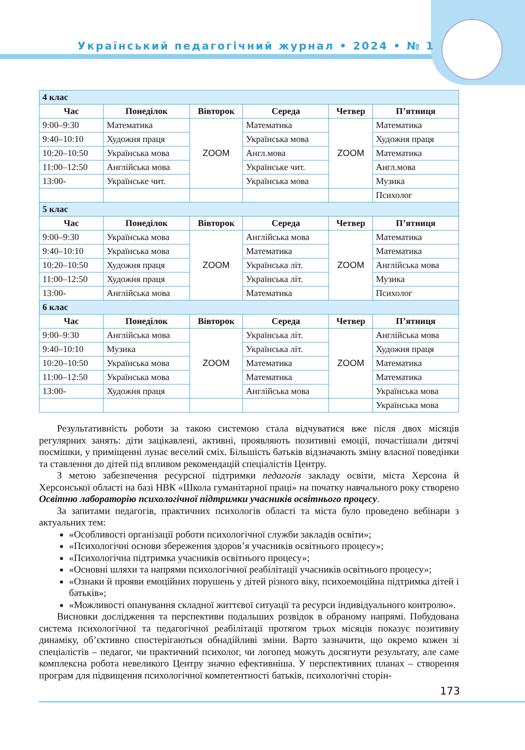Український педагогічний журнал • 2024 • № 1
| 4 клас | | | | | |
| Час | Понеділок | Вівторок | Середа | Четвер | П’ятниця |
| 9:00–9:30 | Математика | ZOOM | Математика | ZOOM | Математика |
| 9:40–10:10 | Художня праця | | Українська мова | | Художня праця |
| 10:20–10:50 | Українська мова | | Англ.мова | | Математика |
| 11:00–12:50 | Англійська мова | | Українське чит. | | Англ.мова |
| 13:00- | Українське чит. | | Українська мова | | Музика |
| | | | | | Психолог |
| 5 клас | | | | | |
| Час | Понеділок | Вівторок | Середа | Четвер | П’ятниця |
| 9:00–9:30 | Українська мова | ZOOM | Англійська мова | ZOOM | Математика |
| 9:40–10:10 | Українська мова | | Математика | | Математика |
| 10:20–10:50 | Художня праця | | Українська літ. | | Англійська мова |
| 11:00–12:50 | Художня праця | | Українська літ. | | Музика |
| 13:00- | Англійська мова | | Математика | | Психолог |
| 6 клас | | | | | |
| Час | Понеділок | Вівторок | Середа | Четвер | П’ятниця |
| 9:00–9:30 | Англійська мова | ZOOM | Українська літ. | ZOOM | Англійська мова |
| 9:40–10:10 | Музика | | Українська літ. | | Художня праця |
| 10:20–10:50 | Українська мова | | Математика | | Математика |
| 11:00–12:50 | Українська мова | | Математика | | Математика |
| 13:00- | Художня праця | | Англійська мова | | Українська мова |
| | | | | | Українська мова |
Результативність роботи за такою системою стала відчуватися вже після двох місяців регулярних занять: діти зацікавлені, активні, проявляють позитивні емоції, почастішали дитячі посмішки, у приміщенні лунає веселий сміх. Більшість батьків відзначають зміну власної поведінки та ставлення до дітей під впливом рекомендацій спеціалістів Центру.
З метою забезпечення ресурсної підтримки педагогів закладу освіти, міста Херсона й Херсонської області на базі НВК «Школа гуманітарної праці» на початку навчального року створено Освітню лабораторію психологічної підтримки учасників освітнього процесу.
За запитами педагогів, практичних психологів області та міста було проведено вебінари з актуальних тем:
«Особливості організації роботи психологічної служби закладів освіти»;
«Психологічні основи збереження здоров’я учасників освітнього процесу»;
«Психологічна підтримка учасників освітнього процесу»;
«Основні шляхи та напрями психологічної реабілітації учасників освітнього процесу»;
«Ознаки й прояви емоційних порушень у дітей різного віку, психоемоційна підтримка дітей і батьків»;
«Можливості опанування складної життєвої ситуації та ресурси індивідуального контролю».
Висновки дослідження та перспективи подальших розвідок в обраному напрямі. Побудована система психологічної та педагогічної реабілітації протягом трьох місяців показує позитивну динаміку, об’єктивно спостерігаються обнадійливі зміни. Варто зазначити, що окремо кожен зі спеціалістів – педагог, чи практичний психолог, чи логопед можуть досягнути результату, але саме комплексна робота невеликого Центру значно ефективніша. У перспективних планах – створення програм для підвищення психологічної компетентності батьків, психологічні сторін-
173